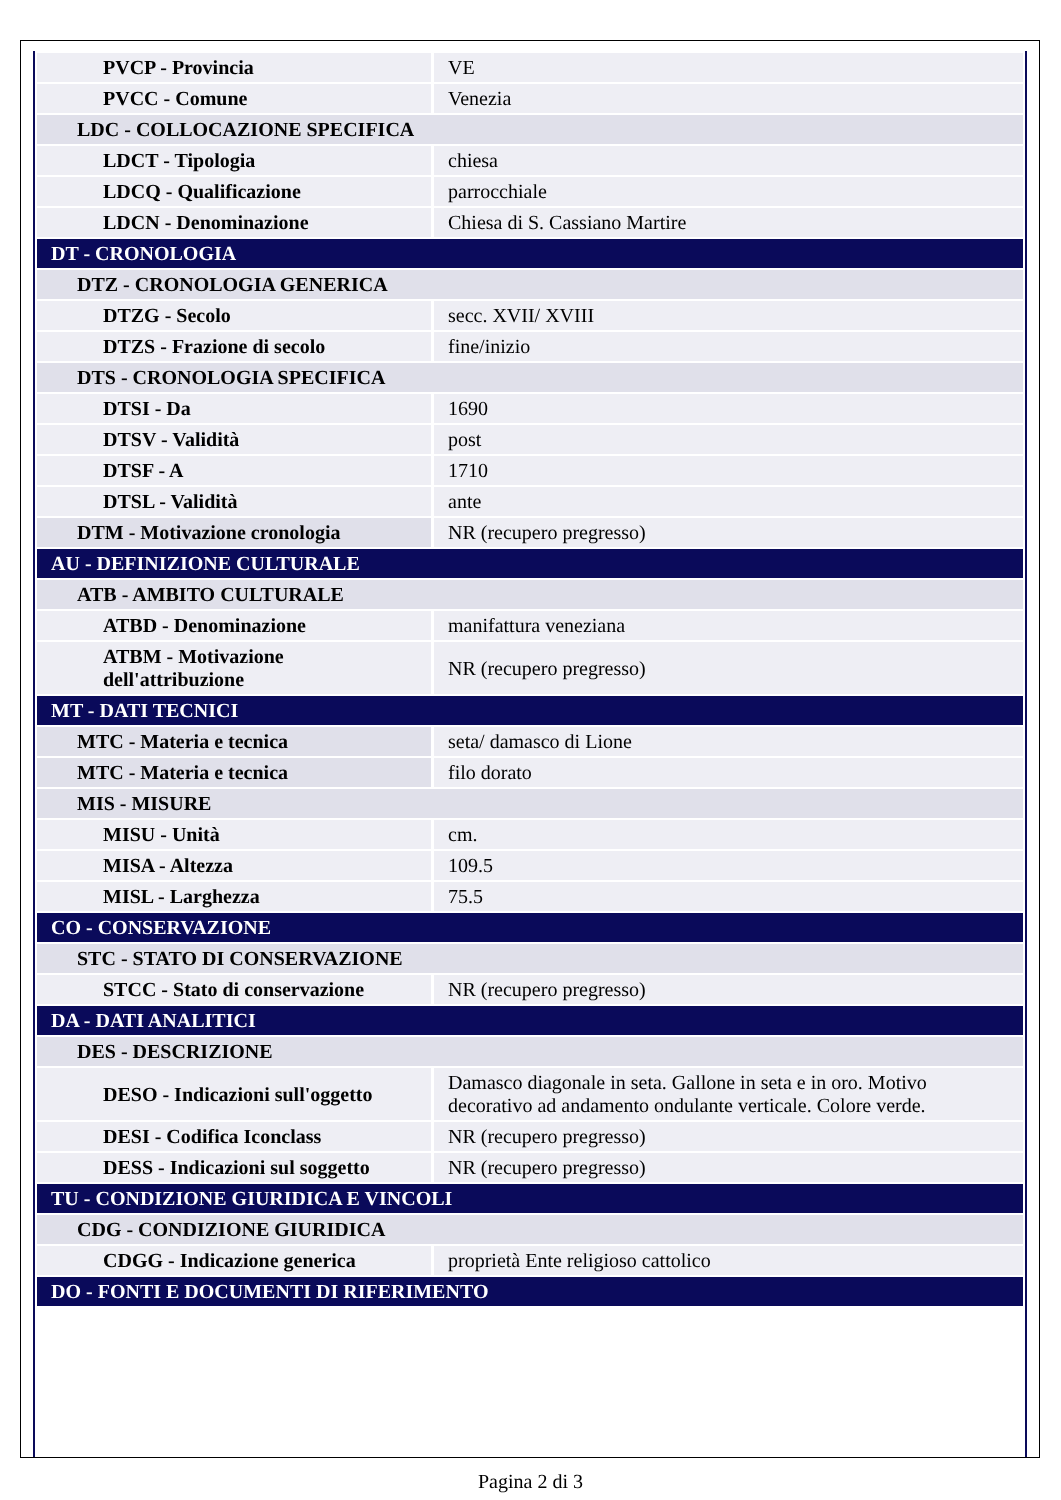| PVCP - Provincia | VE |
| PVCC - Comune | Venezia |
| LDC - COLLOCAZIONE SPECIFICA | |
| LDCT - Tipologia | chiesa |
| LDCQ - Qualificazione | parrocchiale |
| LDCN - Denominazione | Chiesa di S. Cassiano Martire |
| DT - CRONOLOGIA | |
| DTZ - CRONOLOGIA GENERICA | |
| DTZG - Secolo | secc. XVII/ XVIII |
| DTZS - Frazione di secolo | fine/inizio |
| DTS - CRONOLOGIA SPECIFICA | |
| DTSI - Da | 1690 |
| DTSV - Validità | post |
| DTSF - A | 1710 |
| DTSL - Validità | ante |
| DTM - Motivazione cronologia | NR (recupero pregresso) |
| AU - DEFINIZIONE CULTURALE | |
| ATB - AMBITO CULTURALE | |
| ATBD - Denominazione | manifattura veneziana |
| ATBM - Motivazione dell'attribuzione | NR (recupero pregresso) |
| MT - DATI TECNICI | |
| MTC - Materia e tecnica | seta/ damasco di Lione |
| MTC - Materia e tecnica | filo dorato |
| MIS - MISURE | |
| MISU - Unità | cm. |
| MISA - Altezza | 109.5 |
| MISL - Larghezza | 75.5 |
| CO - CONSERVAZIONE | |
| STC - STATO DI CONSERVAZIONE | |
| STCC - Stato di conservazione | NR (recupero pregresso) |
| DA - DATI ANALITICI | |
| DES - DESCRIZIONE | |
| DESO - Indicazioni sull'oggetto | Damasco diagonale in seta. Gallone in seta e in oro. Motivo decorativo ad andamento ondulante verticale. Colore verde. |
| DESI - Codifica Iconclass | NR (recupero pregresso) |
| DESS - Indicazioni sul soggetto | NR (recupero pregresso) |
| TU - CONDIZIONE GIURIDICA E VINCOLI | |
| CDG - CONDIZIONE GIURIDICA | |
| CDGG - Indicazione generica | proprietà Ente religioso cattolico |
| DO - FONTI E DOCUMENTI DI RIFERIMENTO | |
Pagina 2 di 3